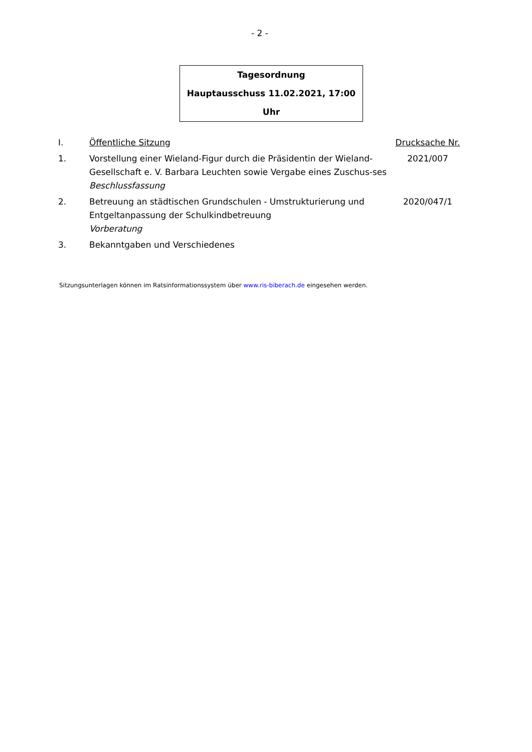- 2 -
Tagesordnung
Hauptausschuss 11.02.2021, 17:00 Uhr
| I. | Öffentliche Sitzung | Drucksache Nr. |
| 1. | Vorstellung einer Wieland-Figur durch die Präsidentin der Wieland-Gesellschaft e. V. Barbara Leuchten sowie Vergabe eines Zuschus-ses Beschlussfassung | 2021/007 |
| 2. | Betreuung an städtischen Grundschulen - Umstrukturierung und Entgeltanpassung der Schulkindbetreuung Vorberatung | 2020/047/1 |
| 3. | Bekanntgaben und Verschiedenes | |
Sitzungsunterlagen können im Ratsinformationssystem über www.ris-biberach.de eingesehen werden.